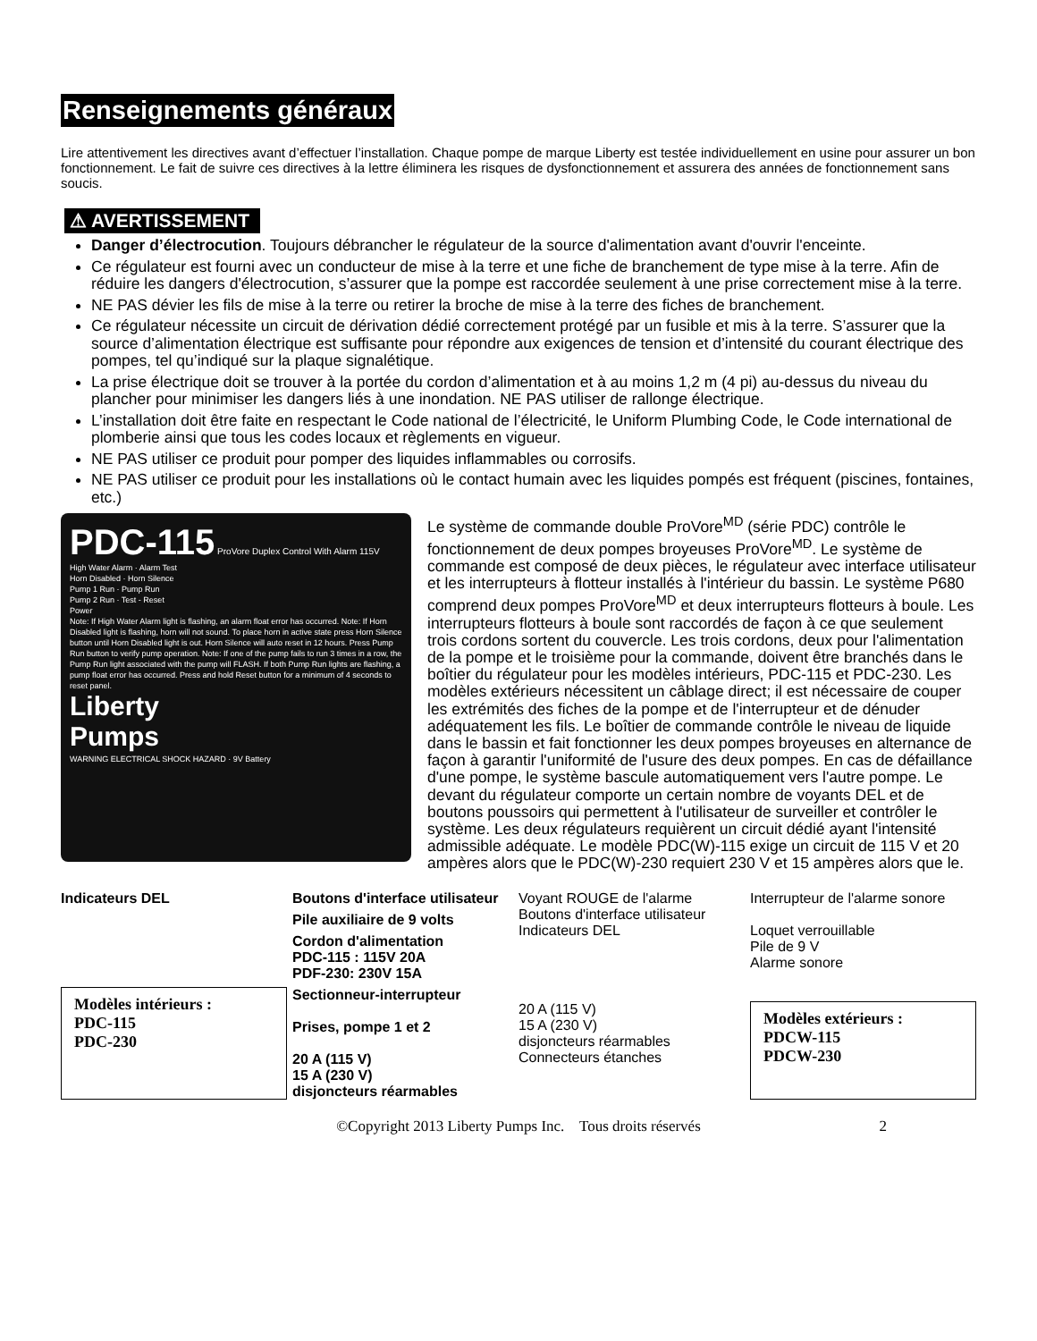Renseignements généraux
Lire attentivement les directives avant d’effectuer l’installation. Chaque pompe de marque Liberty est testée individuellement en usine pour assurer un bon fonctionnement. Le fait de suivre ces directives à la lettre éliminera les risques de dysfonctionnement et assurera des années de fonctionnement sans soucis.
⚠ AVERTISSEMENT
Danger d’électrocution. Toujours débrancher le régulateur de la source d'alimentation avant d'ouvrir l'enceinte.
Ce régulateur est fourni avec un conducteur de mise à la terre et une fiche de branchement de type mise à la terre. Afin de réduire les dangers d'électrocution, s’assurer que la pompe est raccordée seulement à une prise correctement mise à la terre.
NE PAS dévier les fils de mise à la terre ou retirer la broche de mise à la terre des fiches de branchement.
Ce régulateur nécessite un circuit de dérivation dédié correctement protégé par un fusible et mis à la terre. S’assurer que la source d’alimentation électrique est suffisante pour répondre aux exigences de tension et d’intensité du courant électrique des pompes, tel qu’indiqué sur la plaque signalétique.
La prise électrique doit se trouver à la portée du cordon d’alimentation et à au moins 1,2 m (4 pi) au-dessus du niveau du plancher pour minimiser les dangers liés à une inondation. NE PAS utiliser de rallonge électrique.
L’installation doit être faite en respectant le Code national de l’électricité, le Uniform Plumbing Code, le Code international de plomberie ainsi que tous les codes locaux et règlements en vigueur.
NE PAS utiliser ce produit pour pomper des liquides inflammables ou corrosifs.
NE PAS utiliser ce produit pour les installations où le contact humain avec les liquides pompés est fréquent (piscines, fontaines, etc.)
PDC-115 ProVore Duplex Control With Alarm 115V
High Water Alarm · Alarm Test
Horn Disabled · Horn Silence
Pump 1 Run · Pump Run
Pump 2 Run · Test - Reset
Power
Note: If High Water Alarm light is flashing, an alarm float error has occurred. Note: If Horn Disabled light is flashing, horn will not sound. To place horn in active state press Horn Silence button until Horn Disabled light is out. Horn Silence will auto reset in 12 hours. Press Pump Run button to verify pump operation. Note: If one of the pump fails to run 3 times in a row, the Pump Run light associated with the pump will FLASH. If both Pump Run lights are flashing, a pump float error has occurred. Press and hold Reset button for a minimum of 4 seconds to reset panel.
Liberty
Pumps
WARNING ELECTRICAL SHOCK HAZARD · 9V Battery
Le système de commande double ProVore<sup>MD</sup> (série PDC) contrôle le fonctionnement de deux pompes broyeuses ProVore<sup>MD</sup>. Le système de commande est composé de deux pièces, le régulateur avec interface utilisateur et les interrupteurs à flotteur installés à l'intérieur du bassin. Le système P680 comprend deux pompes ProVore<sup>MD</sup> et deux interrupteurs flotteurs à boule. Les interrupteurs flotteurs à boule sont raccordés de façon à ce que seulement trois cordons sortent du couvercle. Les trois cordons, deux pour l'alimentation de la pompe et le troisième pour la commande, doivent être branchés dans le boîtier du régulateur pour les modèles intérieurs, PDC-115 et PDC-230. Les modèles extérieurs nécessitent un câblage direct; il est nécessaire de couper les extrémités des fiches de la pompe et de l'interrupteur et de dénuder adéquatement les fils. Le boîtier de commande contrôle le niveau de liquide dans le bassin et fait fonctionner les deux pompes broyeuses en alternance de façon à garantir l'uniformité de l'usure des deux pompes. En cas de défaillance d'une pompe, le système bascule automatiquement vers l'autre pompe. Le devant du régulateur comporte un certain nombre de voyants DEL et de boutons poussoirs qui permettent à l'utilisateur de surveiller et contrôler le système. Les deux régulateurs requièrent un circuit dédié ayant l'intensité admissible adéquate. Le modèle PDC(W)-115 exige un circuit de 115 V et 20 ampères alors que le PDC(W)-230 requiert 230 V et 15 ampères alors que le.
Indicateurs DEL
Boutons d'interface utilisateur
Pile auxiliaire de 9 volts
Cordon d'alimentation
PDC-115 : 115V 20A
PDF-230: 230V 15A
Modèles intérieurs :
PDC-115
PDC-230
Sectionneur-interrupteur
Prises, pompe 1 et 2
20 A (115 V)
15 A (230 V)
disjoncteurs réarmables
Voyant ROUGE de l'alarme
Boutons d'interface utilisateur
Indicateurs DEL
Interrupteur de l'alarme sonore
Loquet verrouillable
Pile de 9 V
Alarme sonore
20 A (115 V)
15 A (230 V)
disjoncteurs réarmables
Connecteurs étanches
Modèles extérieurs :
PDCW-115
PDCW-230
©Copyright 2013 Liberty Pumps Inc. Tous droits réservés 2